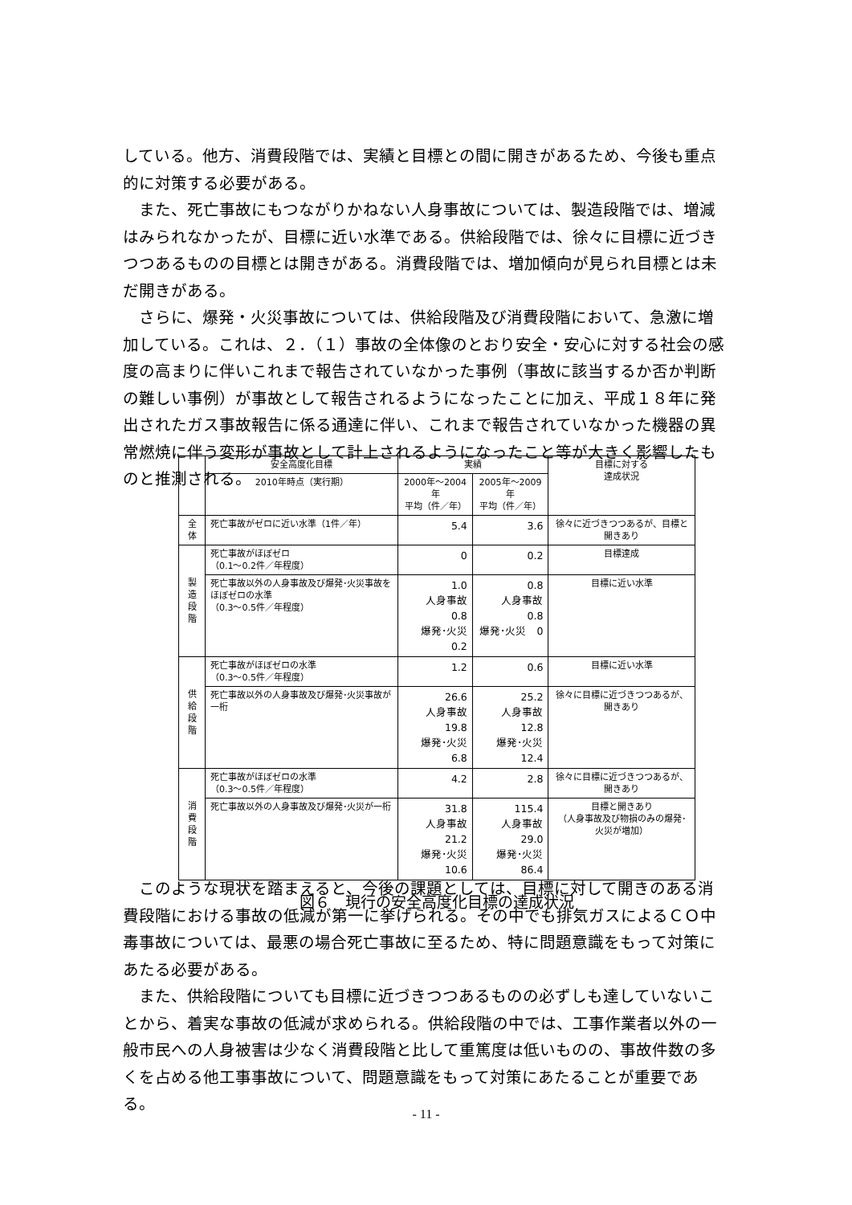している。他方、消費段階では、実績と目標との間に開きがあるため、今後も重点的に対策する必要がある。
また、死亡事故にもつながりかねない人身事故については、製造段階では、増減はみられなかったが、目標に近い水準である。供給段階では、徐々に目標に近づきつつあるものの目標とは開きがある。消費段階では、増加傾向が見られ目標とは未だ開きがある。
さらに、爆発・火災事故については、供給段階及び消費段階において、急激に増加している。これは、２．（１）事故の全体像のとおり安全・安心に対する社会の感度の高まりに伴いこれまで報告されていなかった事例（事故に該当するか否か判断の難しい事例）が事故として報告されるようになったことに加え、平成１８年に発出されたガス事故報告に係る通達に伴い、これまで報告されていなかった機器の異常燃焼に伴う変形が事故として計上されるようになったこと等が大きく影響したものと推測される。
| | 安全高度化目標 | 実績 | | 目標に対する 達成状況 |
| --- | --- | --- | --- | --- |
| | 2010年時点（実行期） | 2000年～2004年 平均（件／年） | 2005年～2009年 平均（件／年） | |
| 全 体 | 死亡事故がゼロに近い水準（1件／年） | 5.4 | 3.6 | 徐々に近づきつつあるが、目標と開きあり |
| 製 造 段 階 | 死亡事故がほぼゼロ （0.1～0.2件／年程度） | 0 | 0.2 | 目標達成 |
| | 死亡事故以外の人身事故及び爆発･火災事故をほぼゼロの水準 （0.3～0.5件／年程度） | 1.0 人身事故 0.8 爆発･火災 0.2 | 0.8 人身事故 0.8 爆発･火災 0 | 目標に近い水準 |
| 供 給 段 階 | 死亡事故がほぼゼロの水準 （0.3～0.5件／年程度） | 1.2 | 0.6 | 目標に近い水準 |
| | 死亡事故以外の人身事故及び爆発･火災事故が一桁 | 26.6 人身事故 19.8 爆発･火災 6.8 | 25.2 人身事故 12.8 爆発･火災 12.4 | 徐々に目標に近づきつつあるが、開きあり |
| 消 費 段 階 | 死亡事故がほぼゼロの水準 （0.3～0.5件／年程度） | 4.2 | 2.8 | 徐々に目標に近づきつつあるが、開きあり |
| | 死亡事故以外の人身事故及び爆発･火災が一桁 | 31.8 人身事故 21.2 爆発･火災 10.6 | 115.4 人身事故 29.0 爆発･火災 86.4 | 目標と開きあり （人身事故及び物損のみの爆発･火災が増加） |
図６　現行の安全高度化目標の達成状況
このような現状を踏まえると、今後の課題としては、目標に対して開きのある消費段階における事故の低減が第一に挙げられる。その中でも排気ガスによるＣＯ中毒事故については、最悪の場合死亡事故に至るため、特に問題意識をもって対策にあたる必要がある。
また、供給段階についても目標に近づきつつあるものの必ずしも達していないことから、着実な事故の低減が求められる。供給段階の中では、工事作業者以外の一般市民への人身被害は少なく消費段階と比して重篤度は低いものの、事故件数の多くを占める他工事事故について、問題意識をもって対策にあたることが重要である。
- 11 -